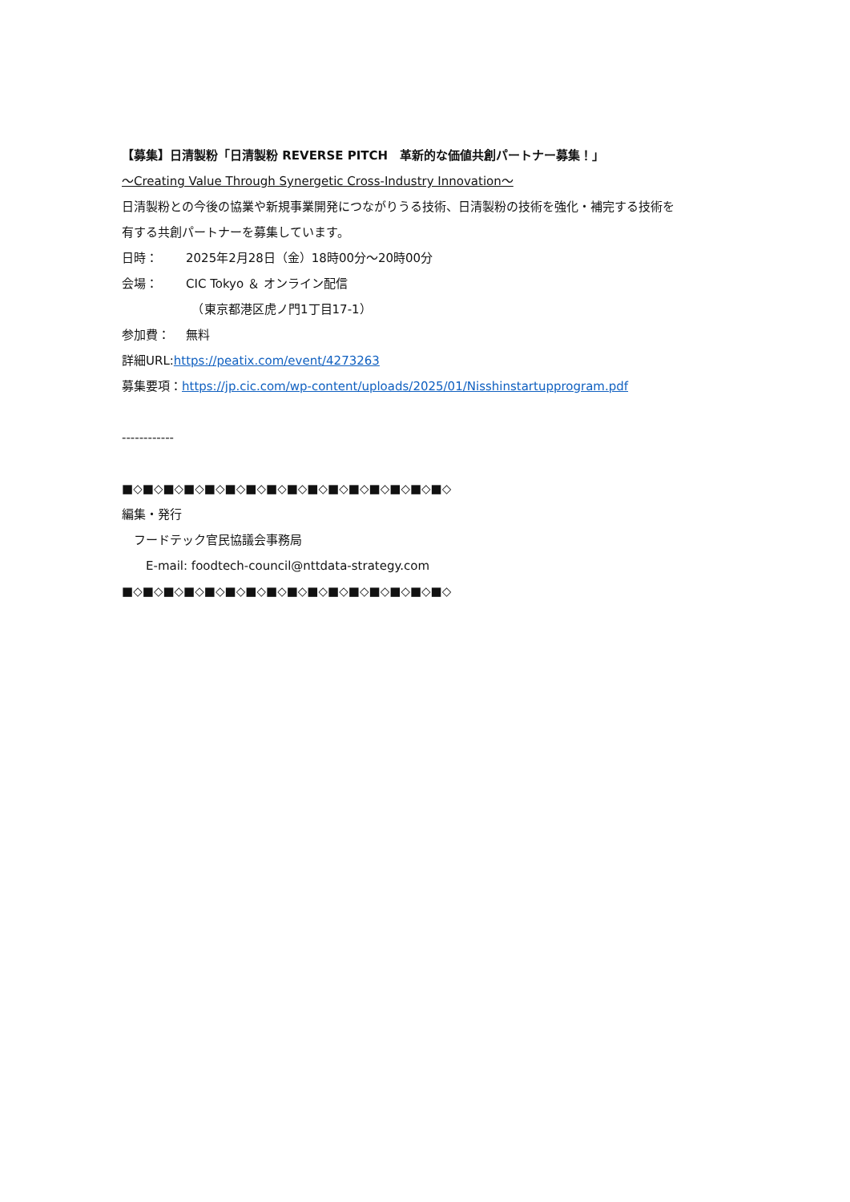【募集】日清製粉「日清製粉 REVERSE PITCH　革新的な価値共創パートナー募集！」
～Creating Value Through Synergetic Cross-Industry Innovation～
日清製粉との今後の協業や新規事業開発につながりうる技術、日清製粉の技術を強化・補完する技術を
有する共創パートナーを募集しています。
日時： 2025年2月28日（金）18時00分～20時00分
会場： CIC Tokyo ＆ オンライン配信
　（東京都港区虎ノ門1丁目17-1）
参加費： 無料
詳細URL:https://peatix.com/event/4273263
募集要項：https://jp.cic.com/wp-content/uploads/2025/01/Nisshinstartupprogram.pdf
------------
■◇■◇■◇■◇■◇■◇■◇■◇■◇■◇■◇■◇■◇■◇■◇■◇
編集・発行
　フードテック官民協議会事務局
　　E-mail: foodtech-council@nttdata-strategy.com
■◇■◇■◇■◇■◇■◇■◇■◇■◇■◇■◇■◇■◇■◇■◇■◇